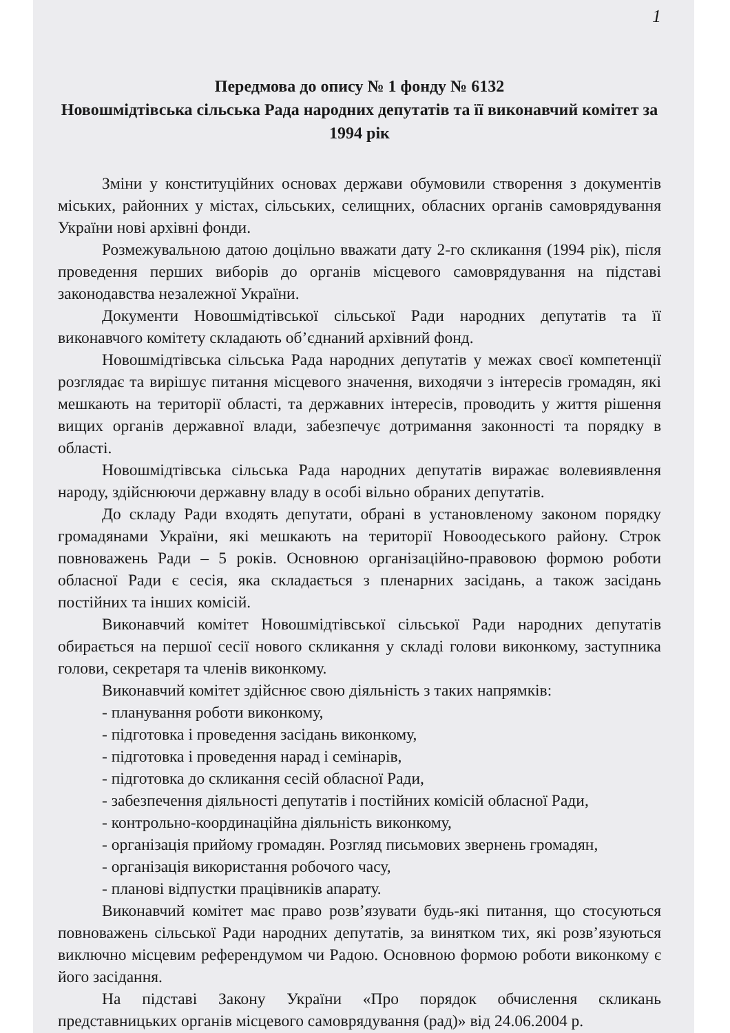1
Передмова до опису № 1 фонду № 6132
Новошмідтівська сільська Рада народних депутатів та її виконавчий комітет за 1994 рік
Зміни у конституційних основах держави обумовили створення з документів міських, районних у містах, сільських, селищних, обласних органів самоврядування України нові архівні фонди.
Розмежувальною датою доцільно вважати дату 2-го скликання (1994 рік), після проведення перших виборів до органів місцевого самоврядування на підставі законодавства незалежної України.
Документи Новошмідтівської сільської Ради народних депутатів та її виконавчого комітету складають об’єднаний архівний фонд.
Новошмідтівська сільська Рада народних депутатів у межах своєї компетенції розглядає та вирішує питання місцевого значення, виходячи з інтересів громадян, які мешкають на території області, та державних інтересів, проводить у життя рішення вищих органів державної влади, забезпечує дотримання законності та порядку в області.
Новошмідтівська сільська Рада народних депутатів виражає волевиявлення народу, здійснюючи державну владу в особі вільно обраних депутатів.
До складу Ради входять депутати, обрані в установленому законом порядку громадянами України, які мешкають на території Новоодеського району. Строк повноважень Ради – 5 років. Основною організаційно-правовою формою роботи обласної Ради є сесія, яка складається з пленарних засідань, а також засідань постійних та інших комісій.
Виконавчий комітет Новошмідтівської сільської Ради народних депутатів обирається на першої сесії нового скликання у складі голови виконкому, заступника голови, секретаря та членів виконкому.
Виконавчий комітет здійснює свою діяльність з таких напрямків:
- планування роботи виконкому,
- підготовка і проведення засідань виконкому,
- підготовка і проведення нарад і семінарів,
- підготовка до скликання сесій обласної Ради,
- забезпечення діяльності депутатів і постійних комісій обласної Ради,
- контрольно-координаційна діяльність виконкому,
- організація прийому громадян. Розгляд письмових звернень громадян,
- організація використання робочого часу,
- планові відпустки працівників апарату.
Виконавчий комітет має право розв’язувати будь-які питання, що стосуються повноважень сільської Ради народних депутатів, за винятком тих, які розв’язуються виключно місцевим референдумом чи Радою. Основною формою роботи виконкому є його засідання.
На підставі Закону України «Про порядок обчислення скликань представницьких органів місцевого самоврядування (рад)» від 24.06.2004 р.